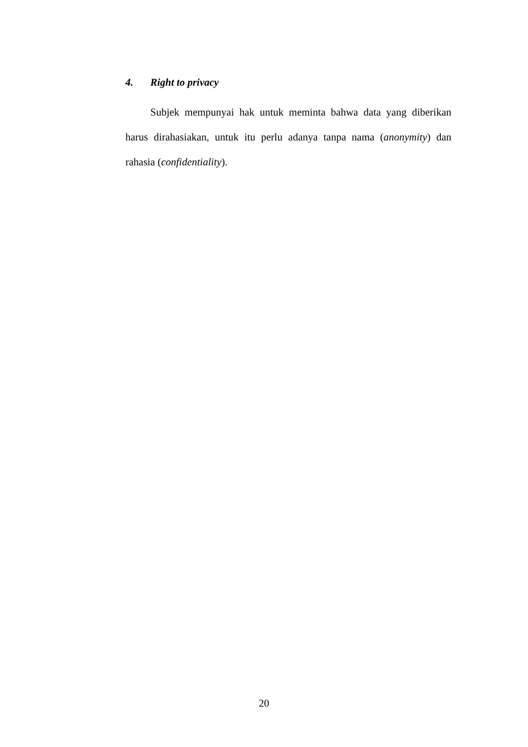4. Right to privacy
Subjek mempunyai hak untuk meminta bahwa data yang diberikan harus dirahasiakan, untuk itu perlu adanya tanpa nama (anonymity) dan rahasia (confidentiality).
20